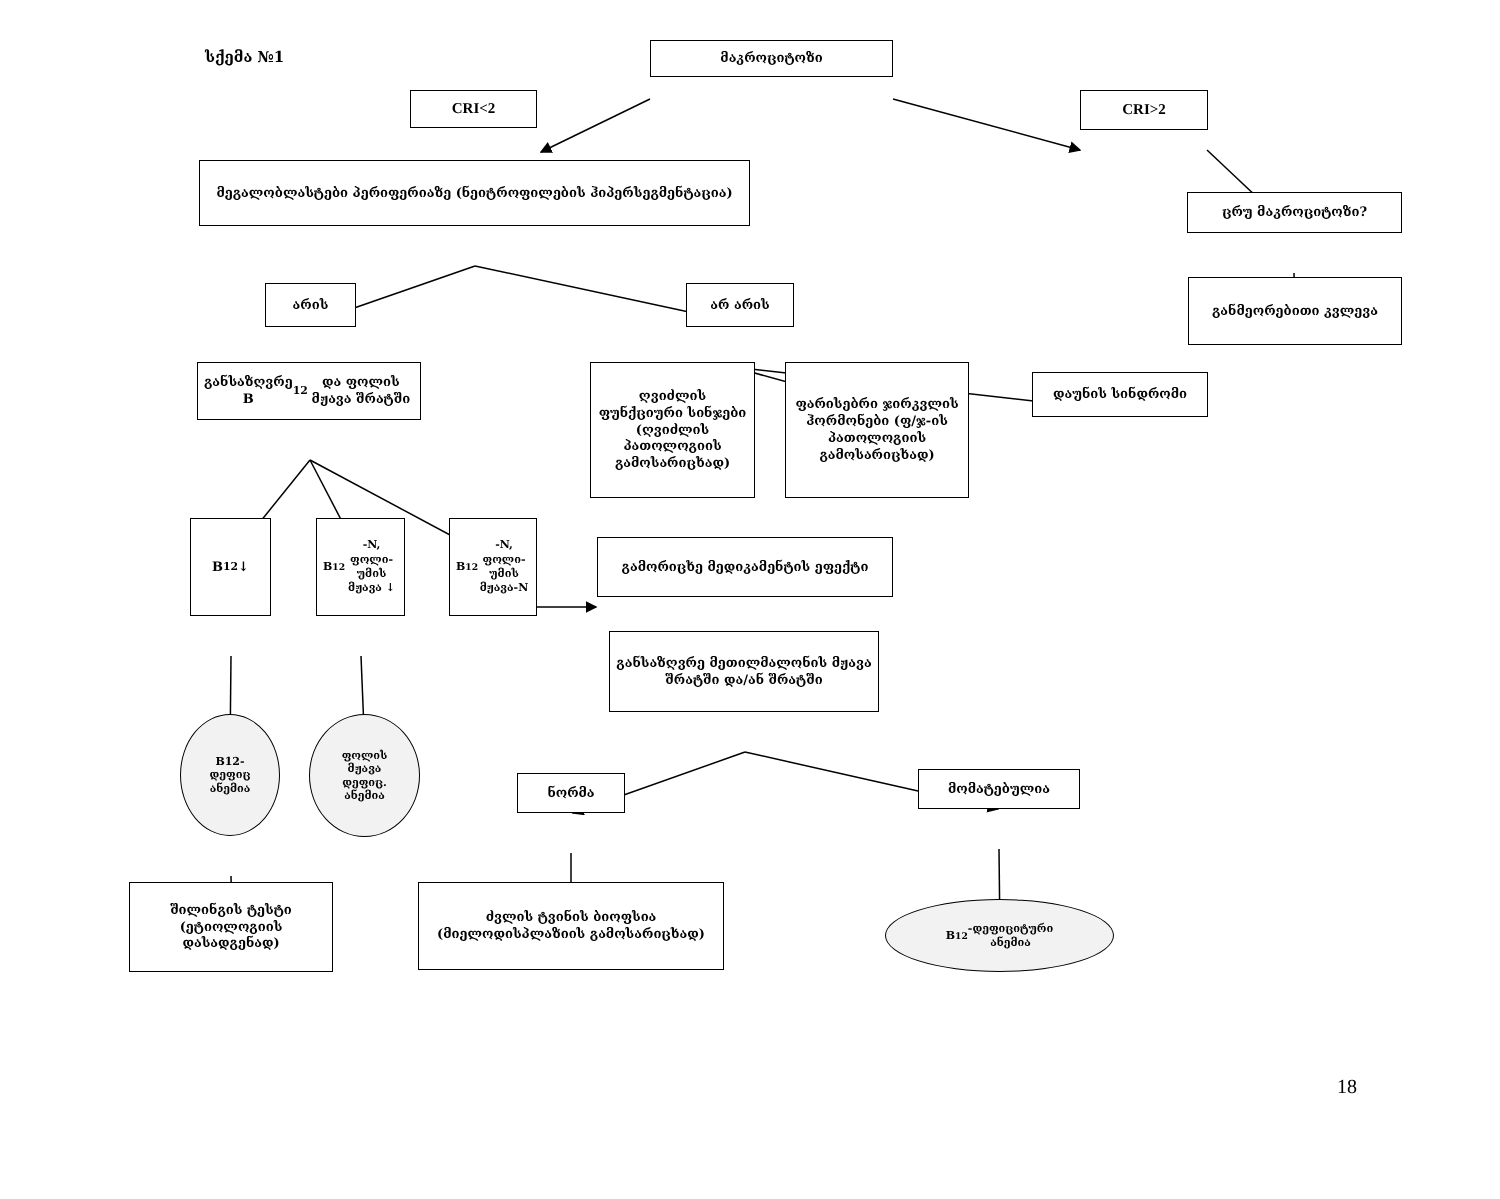სქემა №1
მაკროციტოზი
CRI<2
CRI>2
მეგალობლასტები პერიფერიაზე (ნეიტროფილების ჰიპერსეგმენტაცია)
ცრუ მაკროციტოზი?
არის არ არის
განმეორებითი კვლევა
განსაზღვრე B<sub>12</sub> და ფოლის მჟავა შრატში
ღვიძლის ფუნქციური სინჯები (ღვიძლის პათოლოგიის გამოსარიცხად)
ფარისებრი ჯირკვლის ჰორმონები (ფ/ჯ-ის პათოლოგიის გამოსარიცხად)
დაუნის სინდრომი
B<sub>12</sub> ↓
B<sub>12</sub>-N, ფოლი-უმის მჟავა ↓
B<sub>12</sub>-N, ფოლი-უმის მჟავა-N
გამორიცხე მედიკამენტის ეფექტი
განსაზღვრე მეთილმალონის მჟავა შრატში და/ან შრატში
B12-
დეფიც
ანემია
ფოლის
მჟავა
დეფიც.
ანემია
ნორმა
მომატებულია
შილინგის ტესტი (ეტიოლოგიის დასადგენად)
ძვლის ტვინის ბიოფსია (მიელოდისპლაზიის გამოსარიცხად)
B<sub>12</sub>-დეფიციტური
ანემია
18